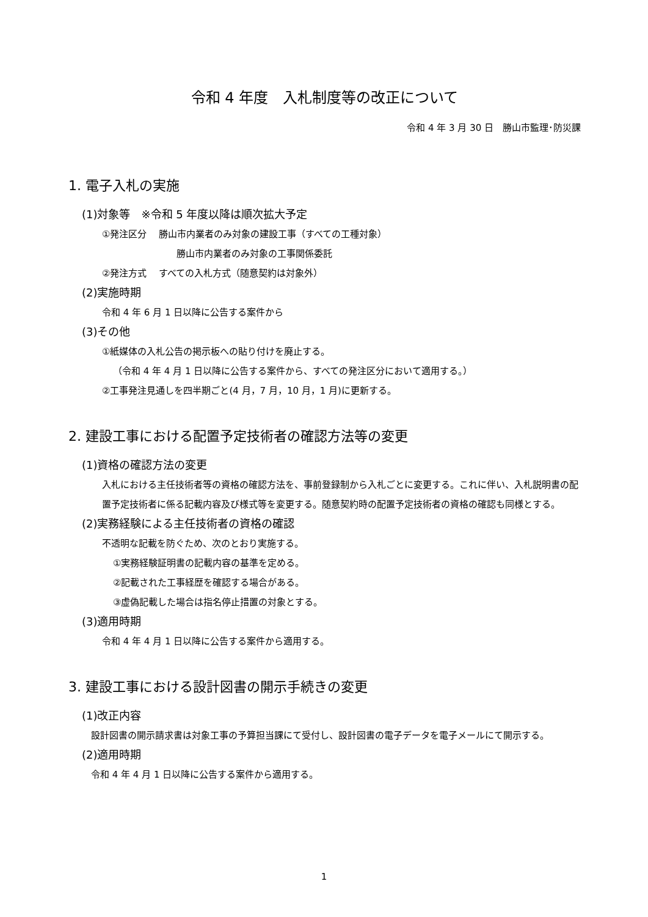令和 4 年度　入札制度等の改正について
令和 4 年 3 月 30 日　勝山市監理･防災課
1. 電子入札の実施
(1)対象等　※令和 5 年度以降は順次拡大予定
①発注区分　 勝山市内業者のみ対象の建設工事（すべての工種対象）
勝山市内業者のみ対象の工事関係委託
②発注方式　 すべての入札方式（随意契約は対象外）
(2)実施時期
令和 4 年 6 月 1 日以降に公告する案件から
(3)その他
①紙媒体の入札公告の掲示板への貼り付けを廃止する。
（令和 4 年 4 月 1 日以降に公告する案件から、すべての発注区分において適用する。）
②工事発注見通しを四半期ごと(4 月，7 月，10 月，1 月)に更新する。
2. 建設工事における配置予定技術者の確認方法等の変更
(1)資格の確認方法の変更
入札における主任技術者等の資格の確認方法を、事前登録制から入札ごとに変更する。これに伴い、入札説明書の配置予定技術者に係る記載内容及び様式等を変更する。随意契約時の配置予定技術者の資格の確認も同様とする。
(2)実務経験による主任技術者の資格の確認
不透明な記載を防ぐため、次のとおり実施する。
①実務経験証明書の記載内容の基準を定める。
②記載された工事経歴を確認する場合がある。
③虚偽記載した場合は指名停止措置の対象とする。
(3)適用時期
令和 4 年 4 月 1 日以降に公告する案件から適用する。
3. 建設工事における設計図書の開示手続きの変更
(1)改正内容
設計図書の開示請求書は対象工事の予算担当課にて受付し、設計図書の電子データを電子メールにて開示する。
(2)適用時期
令和 4 年 4 月 1 日以降に公告する案件から適用する。
1